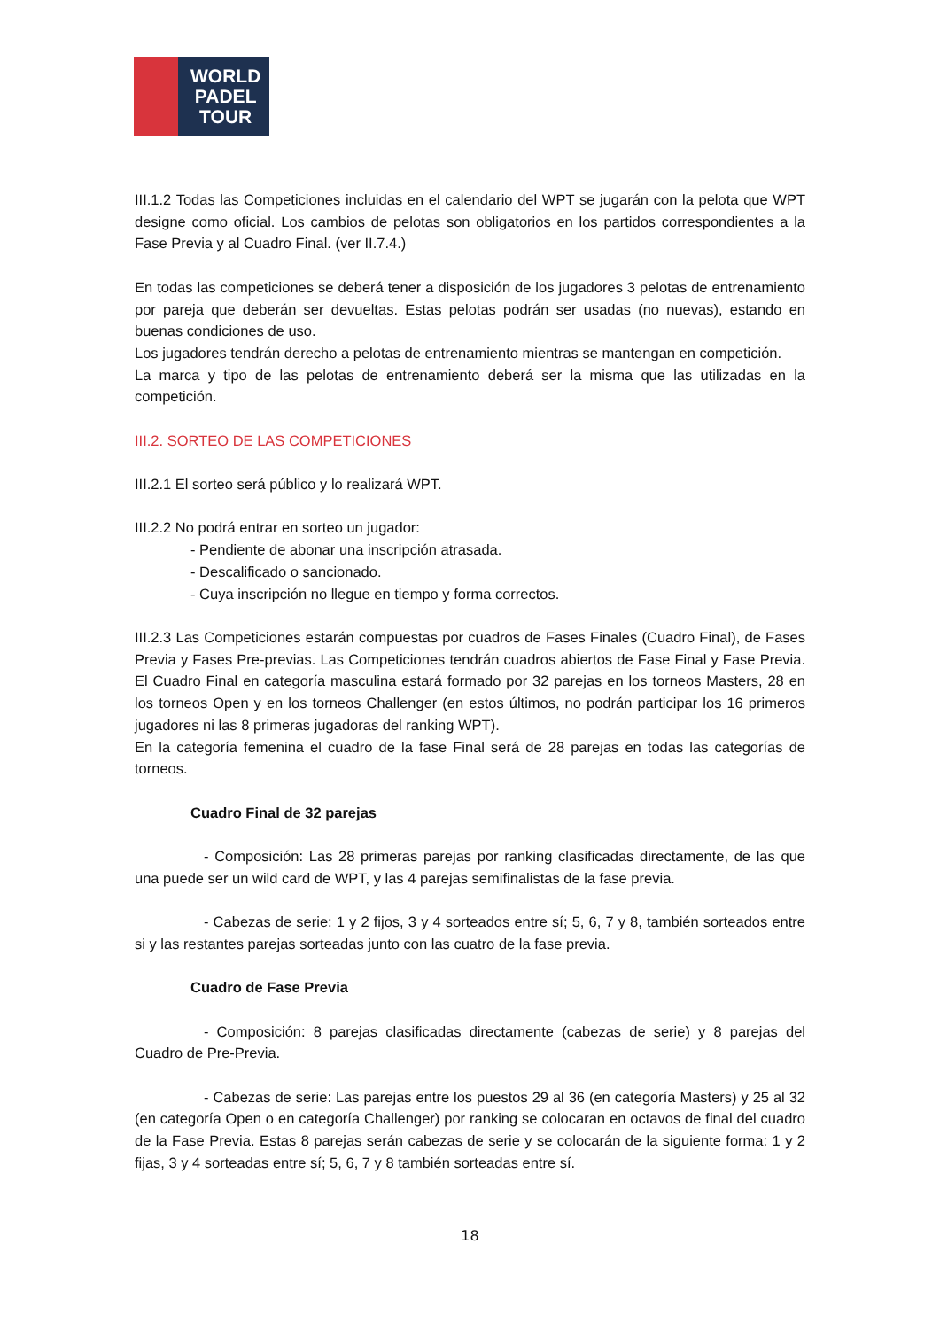WORLD
PADEL
TOUR
III.1.2 Todas las Competiciones incluidas en el calendario del WPT se jugarán con la pelota que WPT designe como oficial. Los cambios de pelotas son obligatorios en los partidos correspondientes a la Fase Previa y al Cuadro Final. (ver II.7.4.)
En todas las competiciones se deberá tener a disposición de los jugadores 3 pelotas de entrenamiento por pareja que deberán ser devueltas. Estas pelotas podrán ser usadas (no nuevas), estando en buenas condiciones de uso.
Los jugadores tendrán derecho a pelotas de entrenamiento mientras se mantengan en competición.
La marca y tipo de las pelotas de entrenamiento deberá ser la misma que las utilizadas en la competición.
III.2. SORTEO DE LAS COMPETICIONES
III.2.1 El sorteo será público y lo realizará WPT.
III.2.2 No podrá entrar en sorteo un jugador:
- Pendiente de abonar una inscripción atrasada.
- Descalificado o sancionado.
- Cuya inscripción no llegue en tiempo y forma correctos.
III.2.3 Las Competiciones estarán compuestas por cuadros de Fases Finales (Cuadro Final), de Fases Previa y Fases Pre-previas. Las Competiciones tendrán cuadros abiertos de Fase Final y Fase Previa. El Cuadro Final en categoría masculina estará formado por 32 parejas en los torneos Masters, 28 en los torneos Open y en los torneos Challenger (en estos últimos, no podrán participar los 16 primeros jugadores ni las 8 primeras jugadoras del ranking WPT).
En la categoría femenina el cuadro de la fase Final será de 28 parejas en todas las categorías de torneos.
Cuadro Final de 32 parejas
- Composición: Las 28 primeras parejas por ranking clasificadas directamente, de las que una puede ser un wild card de WPT, y las 4 parejas semifinalistas de la fase previa.
- Cabezas de serie: 1 y 2 fijos, 3 y 4 sorteados entre sí; 5, 6, 7 y 8, también sorteados entre si y las restantes parejas sorteadas junto con las cuatro de la fase previa.
Cuadro de Fase Previa
- Composición: 8 parejas clasificadas directamente (cabezas de serie) y 8 parejas del Cuadro de Pre-Previa.
- Cabezas de serie: Las parejas entre los puestos 29 al 36 (en categoría Masters) y 25 al 32 (en categoría Open o en categoría Challenger) por ranking se colocaran en octavos de final del cuadro de la Fase Previa. Estas 8 parejas serán cabezas de serie y se colocarán de la siguiente forma: 1 y 2 fijas, 3 y 4 sorteadas entre sí; 5, 6, 7 y 8 también sorteadas entre sí.
18